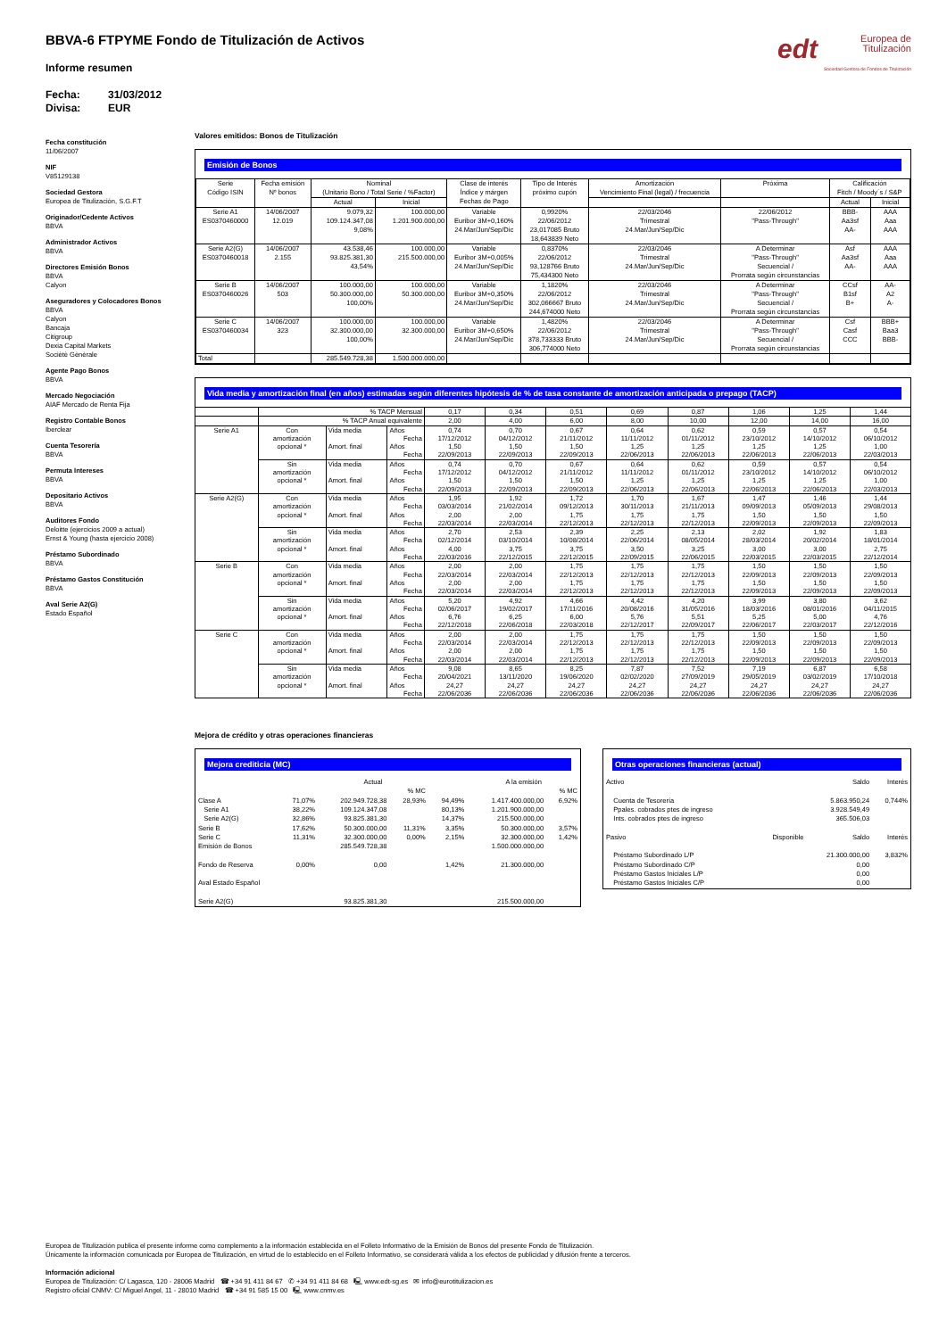edt Europea de
Titulización
Sociedad Gestora de Fondos de Titulización
BBVA-6 FTPYME Fondo de Titulización de Activos
Informe resumen
Fecha: 31/03/2012
Divisa: EUR
Fecha constitución
11/06/2007
NIF
V85129138
Sociedad Gestora
Europea de Titulización, S.G.F.T
Originador/Cedente Activos
BBVA
Administrador Activos
BBVA
Directores Emisión Bonos
BBVA
Calyon
Aseguradores y Colocadores Bonos
BBVA
Calyon
Bancaja
Citigroup
Dexia Capital Markets
Sociètè Gènèrale
Agente Pago Bonos
BBVA
Mercado Negociación
AIAF Mercado de Renta Fija
Registro Contable Bonos
Iberclear
Cuenta Tesorería
BBVA
Permuta Intereses
BBVA
Depositario Activos
BBVA
Auditores Fondo
Deloitte (ejercicios 2009 a actual)
Ernst & Young (hasta ejercicio 2008)
Préstamo Subordinado
BBVA
Préstamo Gastos Constitución
BBVA
Aval Serie A2(G)
Estado Español
Valores emitidos: Bonos de Titulización
Emisión de Bonos
| Serie Código ISIN | Fecha emisión Nº bonos | Nominal (Unitario Bono / Total Serie / %Factor) | | Clase de interés Índice y márgen Fechas de Pago | Tipo de Interés próximo cupón | Amortización Vencimiento Final (legal) / frecuencia | Próxima | Calificación Fitch / Moody´s / S&P | |
| --- | --- | --- | --- | --- | --- | --- | --- | --- | --- |
| | | Actual | Inicial | | | | | Actual | Inicial |
| Serie A1 ES0370460000 | 14/06/2007 12.019 | 9.079,32 109.124.347,08 9,08% | 100.000,00 1.201.900.000,00 | Variable Euribor 3M+0,160% 24.Mar/Jun/Sep/Dic | 0,9920% 22/06/2012 23,017085 Bruto 18,643839 Neto | 22/03/2046 Trimestral 24.Mar/Jun/Sep/Dic | 22/06/2012 "Pass-Through" | BBB- Aa3sf AA- | AAA Aaa AAA |
| Serie A2(G) ES0370460018 | 14/06/2007 2.155 | 43.538,46 93.825.381,30 43,54% | 100.000,00 215.500.000,00 | Variable Euribor 3M+0,005% 24.Mar/Jun/Sep/Dic | 0,8370% 22/06/2012 93,128766 Bruto 75,434300 Neto | 22/03/2046 Trimestral 24.Mar/Jun/Sep/Dic | A Determinar "Pass-Through" Secuencial / Prorrata según circunstancias | Asf Aa3sf AA- | AAA Aaa AAA |
| Serie B ES0370460026 | 14/06/2007 503 | 100.000,00 50.300.000,00 100,00% | 100.000,00 50.300.000,00 | Variable Euribor 3M+0,350% 24.Mar/Jun/Sep/Dic | 1,1820% 22/06/2012 302,066667 Bruto 244,674000 Neto | 22/03/2046 Trimestral 24.Mar/Jun/Sep/Dic | A Determinar "Pass-Through" Secuencial / Prorrata según circunstancias | CCsf B1sf B+ | AA- A2 A- |
| Serie C ES0370460034 | 14/06/2007 323 | 100.000,00 32.300.000,00 100,00% | 100.000,00 32.300.000,00 | Variable Euribor 3M+0,650% 24.Mar/Jun/Sep/Dic | 1,4820% 22/06/2012 378,733333 Bruto 306,774000 Neto | 22/03/2046 Trimestral 24.Mar/Jun/Sep/Dic | A Determinar "Pass-Through" Secuencial / Prorrata según circunstancias | Csf Casf CCC | BBB+ Baa3 BBB- |
| Total | | 285.549.728,38 | 1.500.000.000,00 | | | | | | |
Vida media y amortización final (en años) estimadas según diferentes hipótesis de % de tasa constante de amortización anticipada o prepago (TACP)
| | % TACP Mensual | | | 0,17 | 0,34 | 0,51 | 0,69 | 0,87 | 1,06 | 1,25 | 1,44 |
| | % TACP Anual equivalente | | | 2,00 | 4,00 | 6,00 | 8,00 | 10,00 | 12,00 | 14,00 | 16,00 |
| Serie A1 | Con amortización opcional * | Vida media | Años | 0,74 | 0,70 | 0,67 | 0,64 | 0,62 | 0,59 | 0,57 | 0,54 |
| | | | Fecha | 17/12/2012 | 04/12/2012 | 21/11/2012 | 11/11/2012 | 01/11/2012 | 23/10/2012 | 14/10/2012 | 06/10/2012 |
| | | Amort. final | Años | 1,50 | 1,50 | 1,50 | 1,25 | 1,25 | 1,25 | 1,25 | 1,00 |
| | | | Fecha | 22/09/2013 | 22/09/2013 | 22/09/2013 | 22/06/2013 | 22/06/2013 | 22/06/2013 | 22/06/2013 | 22/03/2013 |
| | Sin amortización opcional * | Vida media | Años | 0,74 | 0,70 | 0,67 | 0,64 | 0,62 | 0,59 | 0,57 | 0,54 |
| | | | Fecha | 17/12/2012 | 04/12/2012 | 21/11/2012 | 11/11/2012 | 01/11/2012 | 23/10/2012 | 14/10/2012 | 06/10/2012 |
| | | Amort. final | Años | 1,50 | 1,50 | 1,50 | 1,25 | 1,25 | 1,25 | 1,25 | 1,00 |
| | | | Fecha | 22/09/2013 | 22/09/2013 | 22/09/2013 | 22/06/2013 | 22/06/2013 | 22/06/2013 | 22/06/2013 | 22/03/2013 |
| Serie A2(G) | Con amortización opcional * | Vida media | Años | 1,95 | 1,92 | 1,72 | 1,70 | 1,67 | 1,47 | 1,46 | 1,44 |
| | | | Fecha | 03/03/2014 | 21/02/2014 | 09/12/2013 | 30/11/2013 | 21/11/2013 | 09/09/2013 | 05/09/2013 | 29/08/2013 |
| | | Amort. final | Años | 2,00 | 2,00 | 1,75 | 1,75 | 1,75 | 1,50 | 1,50 | 1,50 |
| | | | Fecha | 22/03/2014 | 22/03/2014 | 22/12/2013 | 22/12/2013 | 22/12/2013 | 22/09/2013 | 22/09/2013 | 22/09/2013 |
| | Sin amortización opcional * | Vida media | Años | 2,70 | 2,53 | 2,39 | 2,25 | 2,13 | 2,02 | 1,92 | 1,83 |
| | | | Fecha | 02/12/2014 | 03/10/2014 | 10/08/2014 | 22/06/2014 | 08/05/2014 | 28/03/2014 | 20/02/2014 | 18/01/2014 |
| | | Amort. final | Años | 4,00 | 3,75 | 3,75 | 3,50 | 3,25 | 3,00 | 3,00 | 2,75 |
| | | | Fecha | 22/03/2016 | 22/12/2015 | 22/12/2015 | 22/09/2015 | 22/06/2015 | 22/03/2015 | 22/03/2015 | 22/12/2014 |
| Serie B | Con amortización opcional * | Vida media | Años | 2,00 | 2,00 | 1,75 | 1,75 | 1,75 | 1,50 | 1,50 | 1,50 |
| | | | Fecha | 22/03/2014 | 22/03/2014 | 22/12/2013 | 22/12/2013 | 22/12/2013 | 22/09/2013 | 22/09/2013 | 22/09/2013 |
| | | Amort. final | Años | 2,00 | 2,00 | 1,75 | 1,75 | 1,75 | 1,50 | 1,50 | 1,50 |
| | | | Fecha | 22/03/2014 | 22/03/2014 | 22/12/2013 | 22/12/2013 | 22/12/2013 | 22/09/2013 | 22/09/2013 | 22/09/2013 |
| | Sin amortización opcional * | Vida media | Años | 5,20 | 4,92 | 4,66 | 4,42 | 4,20 | 3,99 | 3,80 | 3,62 |
| | | | Fecha | 02/06/2017 | 19/02/2017 | 17/11/2016 | 20/08/2016 | 31/05/2016 | 18/03/2016 | 08/01/2016 | 04/11/2015 |
| | | Amort. final | Años | 6,76 | 6,25 | 6,00 | 5,76 | 5,51 | 5,25 | 5,00 | 4,76 |
| | | | Fecha | 22/12/2018 | 22/06/2018 | 22/03/2018 | 22/12/2017 | 22/09/2017 | 22/06/2017 | 22/03/2017 | 22/12/2016 |
| Serie C | Con amortización opcional * | Vida media | Años | 2,00 | 2,00 | 1,75 | 1,75 | 1,75 | 1,50 | 1,50 | 1,50 |
| | | | Fecha | 22/03/2014 | 22/03/2014 | 22/12/2013 | 22/12/2013 | 22/12/2013 | 22/09/2013 | 22/09/2013 | 22/09/2013 |
| | | Amort. final | Años | 2,00 | 2,00 | 1,75 | 1,75 | 1,75 | 1,50 | 1,50 | 1,50 |
| | | | Fecha | 22/03/2014 | 22/03/2014 | 22/12/2013 | 22/12/2013 | 22/12/2013 | 22/09/2013 | 22/09/2013 | 22/09/2013 |
| | Sin amortización opcional * | Vida media | Años | 9,08 | 8,65 | 8,25 | 7,87 | 7,52 | 7,19 | 6,87 | 6,58 |
| | | | Fecha | 20/04/2021 | 13/11/2020 | 19/06/2020 | 02/02/2020 | 27/09/2019 | 29/05/2019 | 03/02/2019 | 17/10/2018 |
| | | Amort. final | Años | 24,27 | 24,27 | 24,27 | 24,27 | 24,27 | 24,27 | 24,27 | 24,27 |
| | | | Fecha | 22/06/2036 | 22/06/2036 | 22/06/2036 | 22/06/2036 | 22/06/2036 | 22/06/2036 | 22/06/2036 | 22/06/2036 |
Mejora de crédito y otras operaciones financieras
Mejora crediticia (MC)
| | | Actual | | | A la emisión | |
| | | | % MC | | | % MC |
| Clase A | 71,07% | 202.949.728,38 | 28,93% | 94,49% | 1.417.400.000,00 | 6,92% |
| Serie A1 | 38,22% | 109.124.347,08 | | 80,13% | 1.201.900.000,00 | |
| Serie A2(G) | 32,86% | 93.825.381,30 | | 14,37% | 215.500.000,00 | |
| Serie B | 17,62% | 50.300.000,00 | 11,31% | 3,35% | 50.300.000,00 | 3,57% |
| Serie C | 11,31% | 32.300.000,00 | 0,00% | 2,15% | 32.300.000,00 | 1,42% |
| Emisión de Bonos | | 285.549.728,38 | | | 1.500.000.000,00 | |
| Fondo de Reserva | 0,00% | 0,00 | | 1,42% | 21.300.000,00 | |
| Aval Estado Español | | | | | | |
| Serie A2(G) | | 93.825.381,30 | | | 215.500.000,00 | |
Otras operaciones financieras (actual)
| Activo | | Saldo | Interés |
| Cuenta de Tesorería | | 5.863.950,24 | 0,744% |
| Ppales. cobrados ptes de ingreso | | 3.928.549,49 | |
| Ints. cobrados ptes de ingreso | | 365.506,03 | |
| Pasivo | Disponible | Saldo | Interés |
| Préstamo Subordinado L/P | | 21.300.000,00 | 3,832% |
| Préstamo Subordinado C/P | | 0,00 | |
| Préstamo Gastos Iniciales L/P | | 0,00 | |
| Préstamo Gastos Iniciales C/P | | 0,00 | |
Europea de Titulización publica el presente informe como complemento a la información establecida en el Folleto Informativo de la Emisión de Bonos del presente Fondo de Titulización.
Únicamente la información comunicada por Europea de Titulización, en virtud de lo establecido en el Folleto Informativo, se considerará válida a los efectos de publicidad y difusión frente a terceros.
Información adicional
Europea de Titulización: C/ Lagasca, 120 - 28006 Madrid ☎ +34 91 411 84 67 ✆ +34 91 411 84 68 🖳 www.edt-sg.es ✉ info@eurotitulizacion.es
Registro oficial CNMV: C/ Miguel Angel, 11 - 28010 Madrid ☎ +34 91 585 15 00 🖳 www.cnmv.es